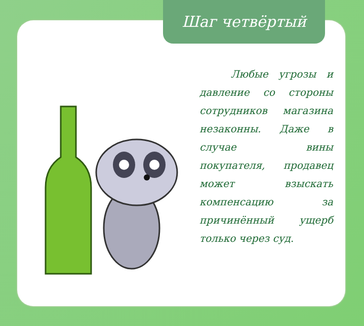Шаг четвёртый
Любые угрозы и давление со стороны сотрудников магазина незаконны. Даже в случае вины покупателя, продавец может взыскать компенса­цию за причинённый ущерб только через суд.